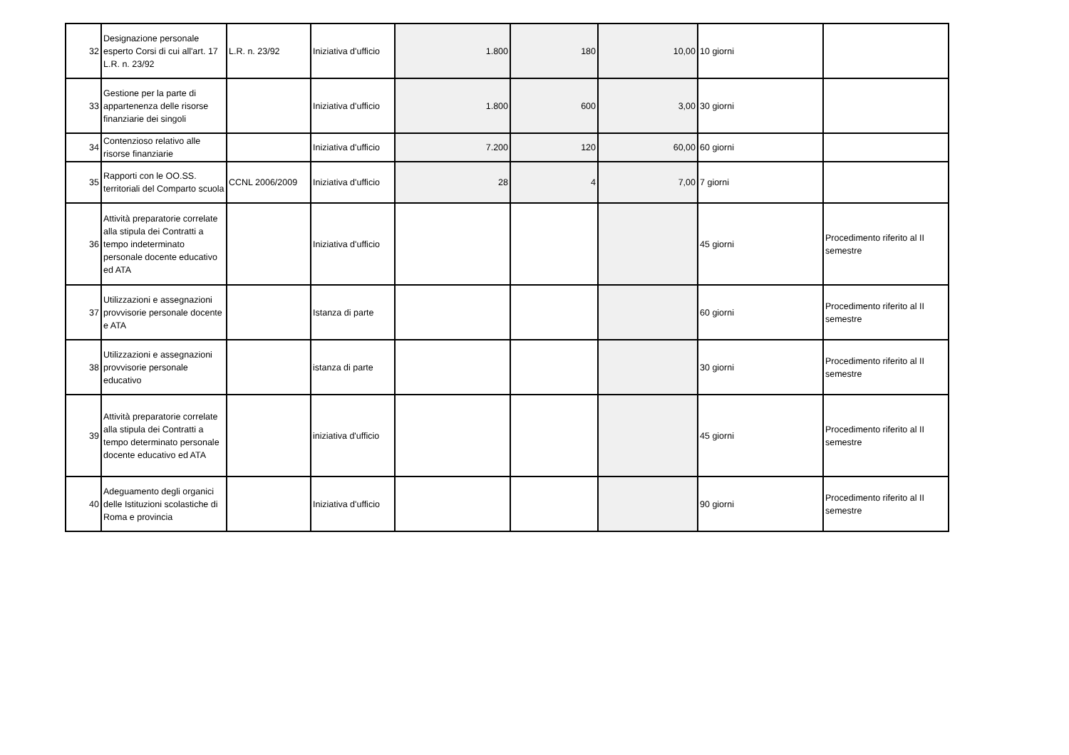| 32 | Designazione personale esperto Corsi di cui all'art. 17 L.R. n. 23/92 | L.R. n. 23/92 | Iniziativa d'ufficio | 1.800 | 180 | 10,00 | 10 giorni | |
| 33 | Gestione per la parte di appartenenza delle risorse finanziarie dei singoli | | Iniziativa d'ufficio | 1.800 | 600 | 3,00 | 30 giorni | |
| 34 | Contenzioso relativo alle risorse finanziarie | | Iniziativa d'ufficio | 7.200 | 120 | 60,00 | 60 giorni | |
| 35 | Rapporti con le OO.SS. territoriali del Comparto scuola | CCNL 2006/2009 | Iniziativa d'ufficio | 28 | 4 | 7,00 | 7 giorni | |
| 36 | Attività preparatorie correlate alla stipula dei Contratti a tempo indeterminato personale docente educativo ed ATA | | Iniziativa d'ufficio | | | | 45 giorni | Procedimento riferito al II semestre |
| 37 | Utilizzazioni e assegnazioni provvisorie personale docente e ATA | | Istanza di parte | | | | 60 giorni | Procedimento riferito al II semestre |
| 38 | Utilizzazioni e assegnazioni provvisorie personale educativo | | istanza di parte | | | | 30 giorni | Procedimento riferito al II semestre |
| 39 | Attività preparatorie correlate alla stipula dei Contratti a tempo determinato personale docente educativo ed ATA | | iniziativa d'ufficio | | | | 45 giorni | Procedimento riferito al II semestre |
| 40 | Adeguamento degli organici delle Istituzioni scolastiche di Roma e provincia | | Iniziativa d'ufficio | | | | 90 giorni | Procedimento riferito al II semestre |